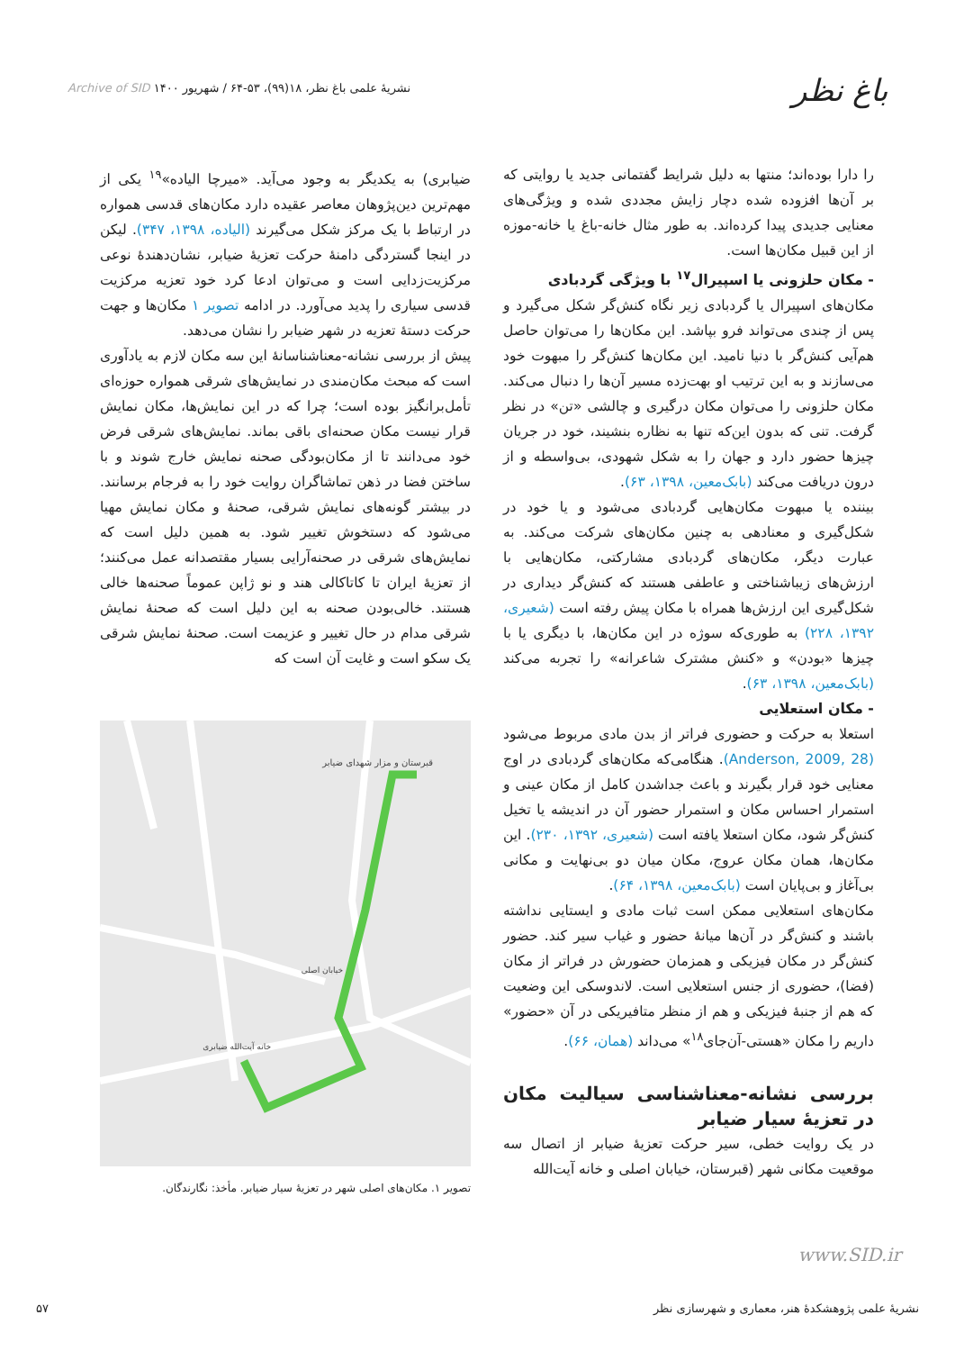باغ نظر
نشریۀ علمی باغ نظر، ۱۸(۹۹)، ۵۳-۶۴ / شهریور ۱۴۰۰ Archive of SID
را دارا بوده‌اند؛ منتها به دلیل شرایط گفتمانی جدید یا روایتی که بر آن‌ها افزوده شده دچار زایش مجددی شده و ویژگی‌های معنایی جدیدی پیدا کرده‌اند. به طور مثال خانه-باغ یا خانه-موزه از این قبیل مکان‌ها است.
- مکان حلزونی یا اسپیرال<sup>۱۷</sup> با ویژگی گردبادی
مکان‌های اسپیرال یا گردبادی زیر نگاه کنش‌گر شکل می‌گیرد و پس از چندی می‌تواند فرو بپاشد. این مکان‌ها را می‌توان حاصل هم‌آیی کنش‌گر با دنیا نامید. این مکان‌ها کنش‌گر را مبهوت خود می‌سازند و به این ترتیب او بهت‌زده مسیر آن‌ها را دنبال می‌کند. مکان حلزونی را می‌توان مکان درگیری و چالشی «تن» در نظر گرفت. تنی که بدون این‌که تنها به نظاره بنشیند، خود در جریان چیزها حضور دارد و جهان را به شکل شهودی، بی‌واسطه و از درون دریافت می‌کند (بابک‌معین، ۱۳۹۸، ۶۳).
بیننده یا مبهوت مکان‌هایی گردبادی می‌شود و یا خود در شکل‌گیری و معنادهی به چنین مکان‌های شرکت می‌کند. به عبارت دیگر، مکان‌های گردبادی مشارکتی، مکان‌هایی با ارزش‌های زیباشناختی و عاطفی هستند که کنش‌گر دیداری در شکل‌گیری این ارزش‌ها همراه با مکان پیش رفته است (شعیری، ۱۳۹۲، ۲۲۸) به طوری‌که سوژه در این مکان‌ها، با دیگری یا با چیزها «بودن» و «کنش مشترک شاعرانه» را تجربه می‌کند (بابک‌معین، ۱۳۹۸، ۶۳).
- مکان استعلایی
استعلا به حرکت و حضوری فراتر از بدن مادی مربوط می‌شود (Anderson, 2009, 28). هنگامی‌که مکان‌های گردبادی در اوج معنایی خود قرار بگیرند و باعث جداشدن کامل از مکان عینی و استمرار احساس مکان و استمرار حضور آن در اندیشه یا تخیل کنش‌گر شود، مکان استعلا یافته است (شعیری، ۱۳۹۲، ۲۳۰). این مکان‌ها، همان مکان عروج، مکان میان دو بی‌نهایت و مکانی بی‌آغاز و بی‌پایان است (بابک‌معین، ۱۳۹۸، ۶۴).
مکان‌های استعلایی ممکن است ثبات مادی و ایستایی نداشته باشند و کنش‌گر در آن‌ها میانۀ حضور و غیاب سیر کند. حضور کنش‌گر در مکان فیزیکی و همزمان حضورش در فراتر از مکان (فضا)، حضوری از جنس استعلایی است. لاندوسکی این وضعیت که هم از جنبۀ فیزیکی و هم از منظر متافیریکی در آن «حضور» داریم را مکان «هستی-آن‌جای<sup>۱۸</sup>» می‌داند (همان، ۶۶).
بررسی نشانه-معناشناسی سیالیت مکان در تعزیۀ سیار ضیابر
در یک روایت خطی، سیر حرکت تعزیۀ ضیابر از اتصال سه موقعیت مکانی شهر (قبرستان، خیابان اصلی و خانه آیت‌الله
ضیابری) به یکدیگر به وجود می‌آید. «میرچا الیاده»<sup>۱۹</sup> یکی از مهم‌ترین دین‌پژوهان معاصر عقیده دارد مکان‌های قدسی همواره در ارتباط با یک مرکز شکل می‌گیرند (الیاده، ۱۳۹۸، ۳۴۷). لیکن در اینجا گستردگی دامنۀ حرکت تعزیۀ ضیابر، نشان‌دهندۀ نوعی مرکزیت‌زدایی است و می‌توان ادعا کرد خود تعزیه مرکزیت قدسی سیاری را پدید می‌آورد. در ادامه تصویر ۱ مکان‌ها و جهت حرکت دستۀ تعزیه در شهر ضیابر را نشان می‌دهد.
پیش از بررسی نشانه-معناشناسانۀ این سه مکان لازم به یادآوری است که مبحث مکان‌مندی در نمایش‌های شرقی همواره حوزه‌ای تأمل‌برانگیز بوده است؛ چرا که در این نمایش‌ها، مکان نمایش قرار نیست مکان صحنه‌ای باقی بماند. نمایش‌های شرقی فرض خود می‌دانند تا از مکان‌بودگی صحنه نمایش خارج شوند و با ساختن فضا در ذهن تماشاگران روایت خود را به فرجام برسانند. در بیشتر گونه‌های نمایش شرقی، صحنۀ و مکان نمایش مهیا می‌شود که دستخوش تغییر شود. به همین دلیل است که نمایش‌های شرقی در صحنه‌آرایی بسیار مقتصدانه عمل می‌کنند؛ از تعزیۀ ایران تا کاتاکالی هند و نو ژاپن عموماً صحنه‌ها خالی هستند. خالی‌بودن صحنه به این دلیل است که صحنۀ نمایش شرقی مدام در حال تغییر و عزیمت است. صحنۀ نمایش شرقی یک سکو است و غایت آن است که
قبرستان و مزار شهدای ضیابر
خانه آیت‌الله ضیابری
خیابان اصلی
تصویر ۱. مکان‌های اصلی شهر در تعزیۀ سیار ضیابر. مأخذ: نگارندگان.
www.SID.ir
نشریۀ علمی پژوهشکدۀ هنر، معماری و شهرسازی نظر ۵۷